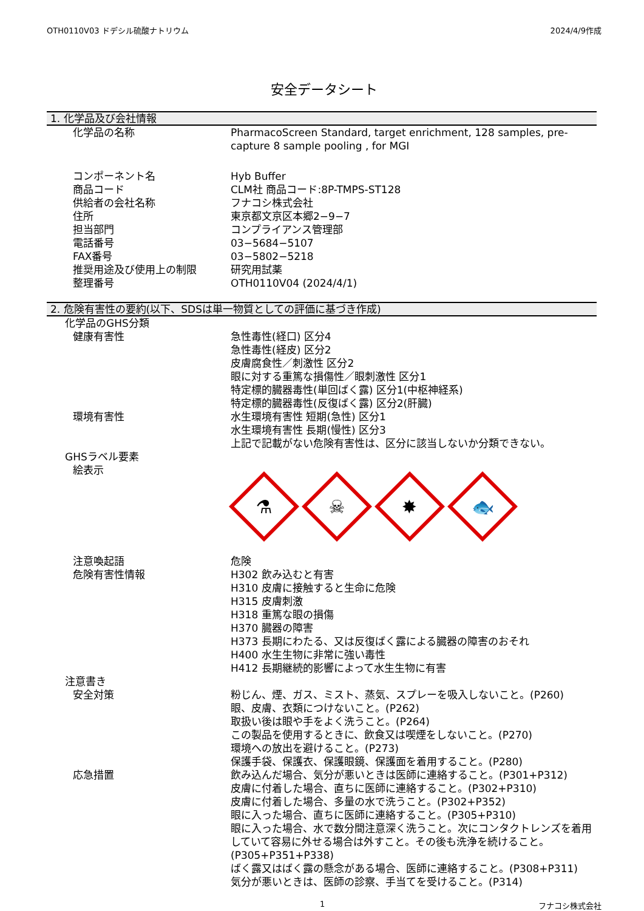OTH0110V03 ドデシル硫酸ナトリウム 2024/4/9作成
安全データシート
1. 化学品及び会社情報
化学品の名称 PharmacoScreen Standard, target enrichment, 128 samples, pre-capture 8 sample pooling , for MGI
コンポーネント名 Hyb Buffer
商品コード CLM社 商品コード:8P-TMPS-ST128
供給者の会社名称 フナコシ株式会社
住所 東京都文京区本郷2−9−7
担当部門 コンプライアンス管理部
電話番号 03−5684−5107
FAX番号 03−5802−5218
推奨用途及び使用上の制限 研究用試薬
整理番号 OTH0110V04 (2024/4/1)
2. 危険有害性の要約(以下、SDSは単一物質としての評価に基づき作成)
化学品のGHS分類
健康有害性 急性毒性(経口) 区分4
急性毒性(経皮) 区分2
皮膚腐食性／刺激性 区分2
眼に対する重篤な損傷性／眼刺激性 区分1
特定標的臓器毒性(単回ばく露) 区分1(中枢神経系)
特定標的臓器毒性(反復ばく露) 区分2(肝臓)
環境有害性 水生環境有害性 短期(急性) 区分1
水生環境有害性 長期(慢性) 区分3
上記で記載がない危険有害性は、区分に該当しないか分類できない。
GHSラベル要素
絵表示
⚗
☠
✸
🐟
注意喚起語 危険
危険有害性情報 H302 飲み込むと有害
H310 皮膚に接触すると生命に危険
H315 皮膚刺激
H318 重篤な眼の損傷
H370 臓器の障害
H373 長期にわたる、又は反復ばく露による臓器の障害のおそれ
H400 水生生物に非常に強い毒性
H412 長期継続的影響によって水生生物に有害
注意書き
安全対策 粉じん、煙、ガス、ミスト、蒸気、スプレーを吸入しないこと。(P260)
眼、皮膚、衣類につけないこと。(P262)
取扱い後は眼や手をよく洗うこと。(P264)
この製品を使用するときに、飲食又は喫煙をしないこと。(P270)
環境への放出を避けること。(P273)
保護手袋、保護衣、保護眼鏡、保護面を着用すること。(P280)
応急措置 飲み込んだ場合、気分が悪いときは医師に連絡すること。(P301+P312)
皮膚に付着した場合、直ちに医師に連絡すること。(P302+P310)
皮膚に付着した場合、多量の水で洗うこと。(P302+P352)
眼に入った場合、直ちに医師に連絡すること。(P305+P310)
眼に入った場合、水で数分間注意深く洗うこと。次にコンタクトレンズを着用していて容易に外せる場合は外すこと。その後も洗浄を続けること。(P305+P351+P338)
ばく露又はばく露の懸念がある場合、医師に連絡すること。(P308+P311)
気分が悪いときは、医師の診察、手当てを受けること。(P314)
1 フナコシ株式会社